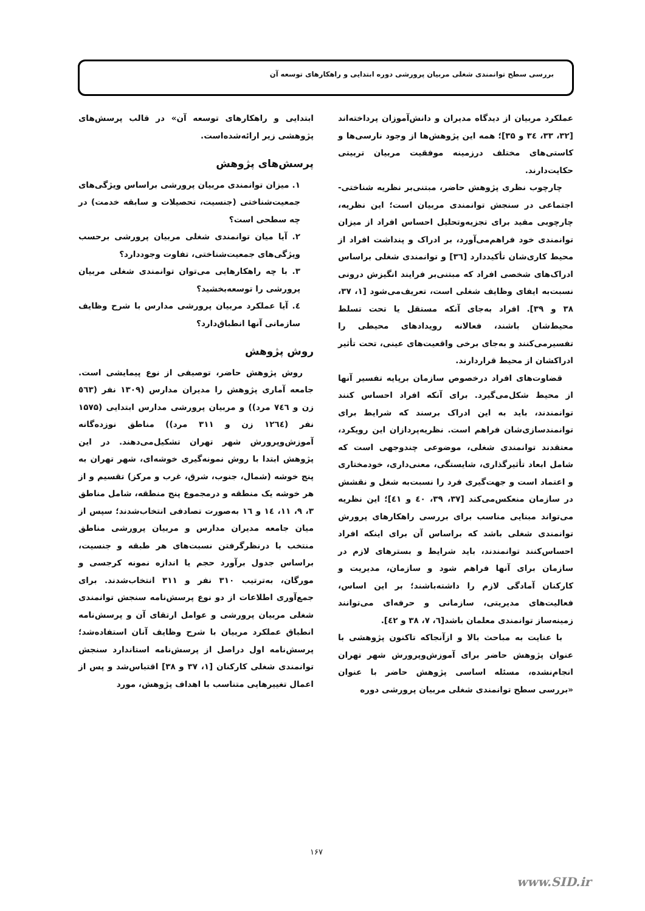بررسی سطح توانمندی شغلی مربیان پرورشی دوره ابتدایی و راهکارهای توسعه آن
عملکرد مربیان از دیدگاه مدیران و دانش‌آموزان پرداخته‌اند [۳۲، ۳۳، ٣٤ و ۳۵]؛ همه این پژوهش‌ها از وجود نارسی‌ها و کاستی‌های مختلف درزمینه موفقیت مربیان تربیتی حکایت‌دارند.
چارچوب نظری پژوهش حاضر، مبتنی‌بر نظریه شناختی- اجتماعی در سنجش توانمندی مربیان است؛ این نظریه، چارچوبی مفید برای تجزیه‌وتحلیل احساس افراد از میزان توانمندی خود فراهم‌می‌آورد، بر ادراک و پنداشت افراد از محیط کاری‌شان تأکیددارد [٣٦] و توانمندی شغلی براساس ادراک‌های شخصی افراد که مبتنی‌بر فرایند انگیزش درونی نسبت‌به ایفای وظایف شغلی است، تعریف‌می‌شود [۱، ۳۷، ۳۸ و ۳۹]. افراد به‌جای آنکه مستقل یا تحت تسلط محیط‌شان باشند، فعالانه رویدادهای محیطی را تفسیرمی‌کنند و به‌جای برخی واقعیت‌های عینی، تحت تأثیر ادراکشان از محیط قراردارند.
قضاوت‌های افراد درخصوص سازمان برپایه تفسیر آنها از محیط شکل‌می‌گیرد. برای آنکه افراد احساس کنند توانمندند، باید به این ادراک برسند که شرایط برای توانمندسازی‌شان فراهم است. نظریه‌پردازان این رویکرد، معتقدند توانمندی شغلی، موضوعی چندوجهی است که شامل ابعاد تأثیرگذاری، شایستگی، معنی‌داری، خودمختاری و اعتماد است و جهت‌گیری فرد را نسبت‌به شغل و نقشش در سازمان منعکس‌می‌کند [۳۷، ۳۹، ٤٠ و ٤١]؛ این نظریه می‌تواند مبنایی مناسب برای بررسی راهکارهای پرورش توانمندی شغلی باشد که براساس آن برای اینکه افراد احساس‌کنند توانمندند، باید شرایط و بسترهای لازم در سازمان برای آنها فراهم شود و سازمان، مدیریت و کارکنان آمادگی لازم را داشته‌باشند؛ بر این اساس، فعالیت‌های مدیریتی، سازمانی و حرفه‌ای می‌توانند زمینه‌ساز توانمندی معلمان باشد[٦، ٧، ۳۸ و ٤٢].
با عنایت به مباحث بالا و ازآنجاکه تاکنون پژوهشی با عنوان پژوهش حاضر برای آموزش‌وپرورش شهر تهران انجام‌نشده، مسئله اساسی پژوهش حاضر با عنوان «بررسی سطح توانمندی شغلی مربیان پرورشی دوره
ابتدایی و راهکارهای توسعه آن» در قالب پرسش‌های پژوهشی زیر ارائه‌شده‌است.
پرسش‌های پژوهش
١. میزان توانمندی مربیان پرورشی براساس ویژگی‌های جمعیت‌شناختی (جنسیت، تحصیلات و سابقه خدمت) در چه سطحی است؟
٢. آیا میان توانمندی شغلی مربیان پرورشی برحسب ویژگی‌های جمعیت‌شناختی، تفاوت وجوددارد؟
٣. با چه راهکارهایی می‌توان توانمندی شغلی مربیان پرورشی را توسعه‌بخشید؟
٤. آیا عملکرد مربیان پرورشی مدارس با شرح وظایف سازمانی آنها انطباق‌دارد؟
روش پژوهش
روش پژوهش حاضر، توصیفی از نوع پیمایشی است. جامعه آماری پژوهش را مدیران مدارس (۱۳۰۹ نفر (٥٦٣ زن و ٧٤٦ مرد)) و مربیان پرورشی مدارس ابتدایی (۱۵۷۵ نفر (١٢٦٤ زن و ۳۱۱ مرد)) مناطق نوزده‌گانه آموزش‌وپرورش شهر تهران تشکیل‌می‌دهند. در این پژوهش ابتدا با روش نمونه‌گیری خوشه‌ای، شهر تهران به پنج خوشه (شمال، جنوب، شرق، غرب و مرکز) تقسیم و از هر خوشه یک منطقه و درمجموع پنج منطقه، شامل مناطق ۳، ۹، ۱۱، ١٤ و ١٦ به‌صورت تصادفی انتخاب‌شدند؛ سپس از میان جامعه مدیران مدارس و مربیان پرورشی مناطق منتخب با درنظرگرفتن نسبت‌های هر طبقه و جنسیت، براساس جدول برآورد حجم یا اندازه نمونه کرجسی و مورگان، به‌ترتیب ۳۱۰ نفر و ۳۱۱ انتخاب‌شدند. برای جمع‌آوری اطلاعات از دو نوع پرسش‌نامه سنجش توانمندی شغلی مربیان پرورشی و عوامل ارتقای آن و پرسش‌نامه انطباق عملکرد مربیان با شرح وظایف آنان استفاده‌شد؛ پرسش‌نامه اول دراصل از پرسش‌نامه استاندارد سنجش توانمندی شغلی کارکنان [۱، ۳۷ و ۳۸] اقتباس‌شد و پس از اعمال تغییرهایی متناسب با اهداف پژوهش، مورد
۱۶۷
www.SID.ir